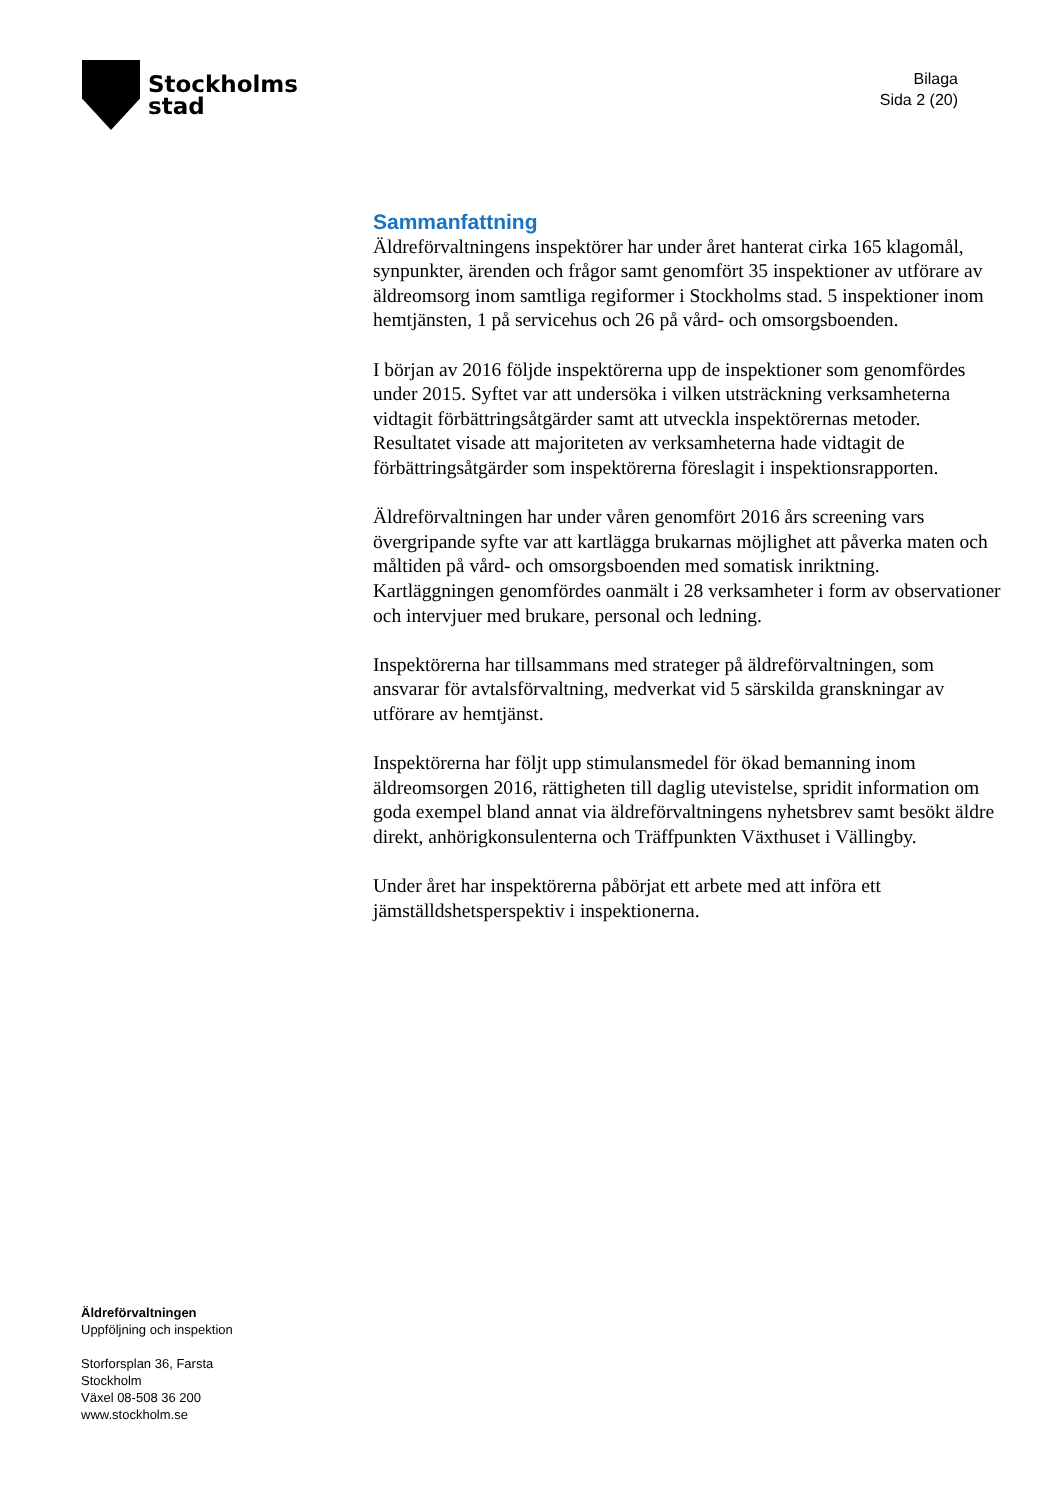Stockholms
stad
Bilaga
Sida 2 (20)
Sammanfattning
Äldreförvaltningens inspektörer har under året hanterat cirka 165 klagomål, synpunkter, ärenden och frågor samt genomfört 35 inspektioner av utförare av äldreomsorg inom samtliga regiformer i Stockholms stad. 5 inspektioner inom hemtjänsten, 1 på servicehus och 26 på vård- och omsorgsboenden.
I början av 2016 följde inspektörerna upp de inspektioner som genomfördes under 2015. Syftet var att undersöka i vilken utsträckning verksamheterna vidtagit förbättringsåtgärder samt att utveckla inspektörernas metoder. Resultatet visade att majoriteten av verksamheterna hade vidtagit de förbättringsåtgärder som inspektörerna föreslagit i inspektionsrapporten.
Äldreförvaltningen har under våren genomfört 2016 års screening vars övergripande syfte var att kartlägga brukarnas möjlighet att påverka maten och måltiden på vård- och omsorgsboenden med somatisk inriktning. Kartläggningen genomfördes oanmält i 28 verksamheter i form av observationer och intervjuer med brukare, personal och ledning.
Inspektörerna har tillsammans med strateger på äldreförvaltningen, som ansvarar för avtalsförvaltning, medverkat vid 5 särskilda granskningar av utförare av hemtjänst.
Inspektörerna har följt upp stimulansmedel för ökad bemanning inom äldreomsorgen 2016, rättigheten till daglig utevistelse, spridit information om goda exempel bland annat via äldreförvaltningens nyhetsbrev samt besökt äldre direkt, anhörigkonsulenterna och Träffpunkten Växthuset i Vällingby.
Under året har inspektörerna påbörjat ett arbete med att införa ett jämställdshetsperspektiv i inspektionerna.
Äldreförvaltningen
Uppföljning och inspektion
Storforsplan 36, Farsta
Stockholm
Växel 08-508 36 200
www.stockholm.se